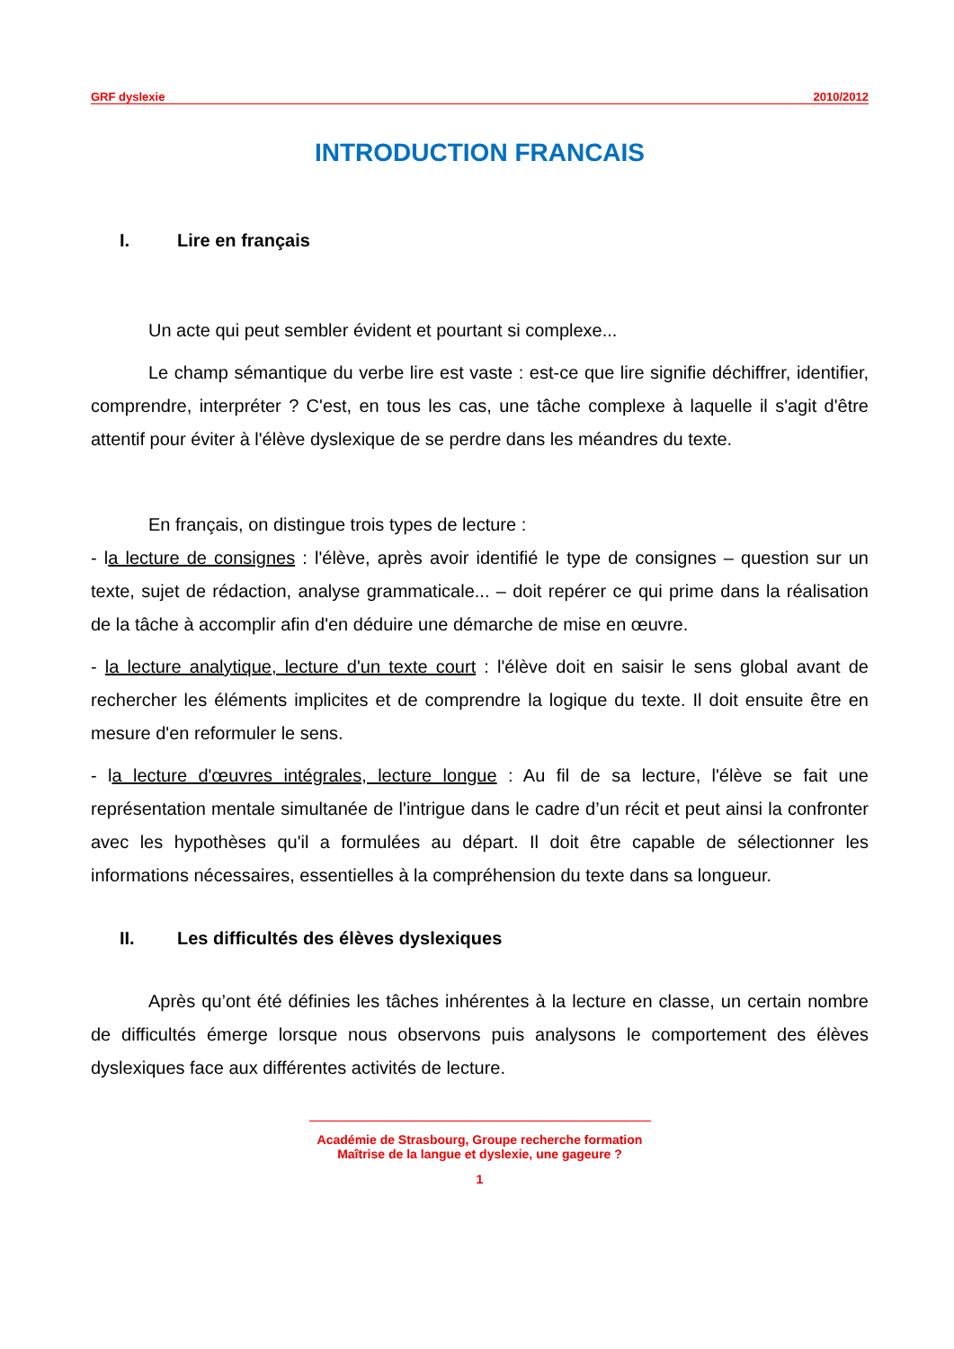GRF dyslexie 2010/2012
INTRODUCTION FRANCAIS
I. Lire en français
Un acte qui peut sembler évident et pourtant si complexe...
Le champ sémantique du verbe lire est vaste : est-ce que lire signifie déchiffrer, identifier, comprendre, interpréter ? C'est, en tous les cas, une tâche complexe à laquelle il s'agit d'être attentif pour éviter à l'élève dyslexique de se perdre dans les méandres du texte.
En français, on distingue trois types de lecture :
- la lecture de consignes : l'élève, après avoir identifié le type de consignes – question sur un texte, sujet de rédaction, analyse grammaticale... – doit repérer ce qui prime dans la réalisation de la tâche à accomplir afin d'en déduire une démarche de mise en œuvre.
- la lecture analytique, lecture d'un texte court : l'élève doit en saisir le sens global avant de rechercher les éléments implicites et de comprendre la logique du texte. Il doit ensuite être en mesure d'en reformuler le sens.
- la lecture d'œuvres intégrales, lecture longue : Au fil de sa lecture, l'élève se fait une représentation mentale simultanée de l'intrigue dans le cadre d’un récit et peut ainsi la confronter avec les hypothèses qu'il a formulées au départ. Il doit être capable de sélectionner les informations nécessaires, essentielles à la compréhension du texte dans sa longueur.
II. Les difficultés des élèves dyslexiques
Après qu’ont été définies les tâches inhérentes à la lecture en classe, un certain nombre de difficultés émerge lorsque nous observons puis analysons le comportement des élèves dyslexiques face aux différentes activités de lecture.
Académie de Strasbourg, Groupe recherche formation
Maîtrise de la langue et dyslexie, une gageure ?
1